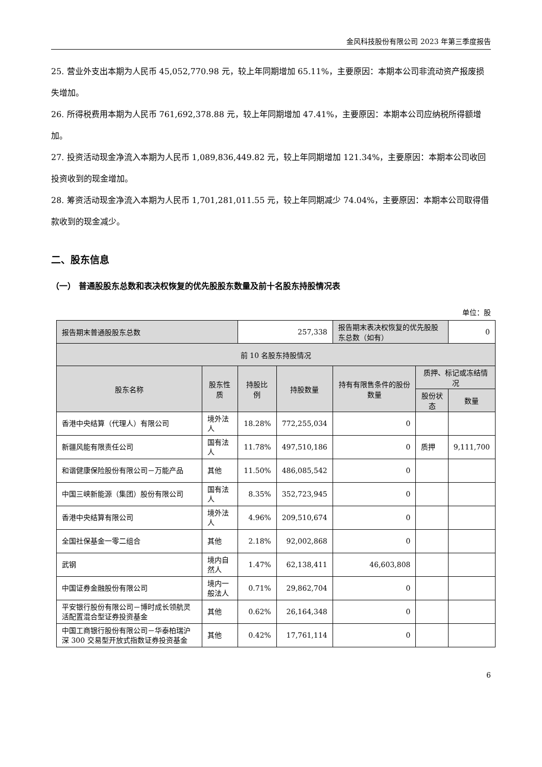金风科技股份有限公司 2023 年第三季度报告
25. 营业外支出本期为人民币 45,052,770.98 元，较上年同期增加 65.11%，主要原因：本期本公司非流动资产报废损失增加。
26. 所得税费用本期为人民币 761,692,378.88 元，较上年同期增加 47.41%，主要原因：本期本公司应纳税所得额增加。
27. 投资活动现金净流入本期为人民币 1,089,836,449.82 元，较上年同期增加 121.34%，主要原因：本期本公司收回投资收到的现金增加。
28. 筹资活动现金净流入本期为人民币 1,701,281,011.55 元，较上年同期减少 74.04%，主要原因：本期本公司取得借款收到的现金减少。
二、股东信息
（一） 普通股股东总数和表决权恢复的优先股股东数量及前十名股东持股情况表
单位：股
| 报告期末普通股股东总数 | | 257,338 | | 报告期末表决权恢复的优先股股东总数（如有） | | 0 |
| 前 10 名股东持股情况 | | | | | | |
| 股东名称 | 股东性质 | 持股比例 | 持股数量 | 持有有限售条件的股份数量 | 质押、标记或冻结情况 | |
| | | | | | 股份状态 | 数量 |
| 香港中央结算（代理人）有限公司 | 境外法人 | 18.28% | 772,255,034 | 0 | | |
| 新疆风能有限责任公司 | 国有法人 | 11.78% | 497,510,186 | 0 | 质押 | 9,111,700 |
| 和谐健康保险股份有限公司－万能产品 | 其他 | 11.50% | 486,085,542 | 0 | | |
| 中国三峡新能源（集团）股份有限公司 | 国有法人 | 8.35% | 352,723,945 | 0 | | |
| 香港中央结算有限公司 | 境外法人 | 4.96% | 209,510,674 | 0 | | |
| 全国社保基金一零二组合 | 其他 | 2.18% | 92,002,868 | 0 | | |
| 武钢 | 境内自然人 | 1.47% | 62,138,411 | 46,603,808 | | |
| 中国证券金融股份有限公司 | 境内一般法人 | 0.71% | 29,862,704 | 0 | | |
| 平安银行股份有限公司－博时成长领航灵活配置混合型证券投资基金 | 其他 | 0.62% | 26,164,348 | 0 | | |
| 中国工商银行股份有限公司－华泰柏瑞沪深 300 交易型开放式指数证券投资基金 | 其他 | 0.42% | 17,761,114 | 0 | | |
6